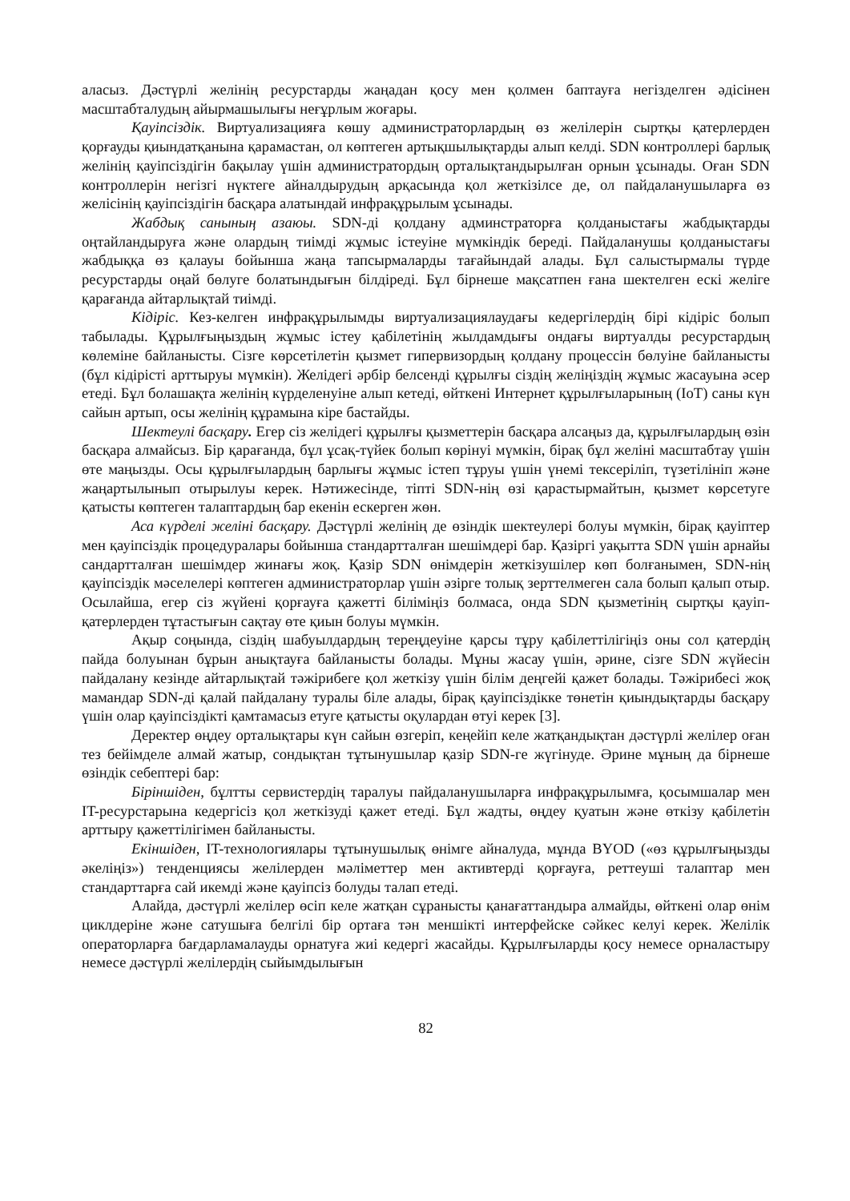аласыз. Дәстүрлі желінің ресурстарды жаңадан қосу мен қолмен баптауға негізделген әдісінен масштабталудың айырмашылығы неғұрлым жоғары.
Қауіпсіздік. Виртуализацияға көшу администраторлардың өз желілерін сыртқы қатерлерден қорғауды қиындатқанына қарамастан, ол көптеген артықшылықтарды алып келді. SDN контроллері барлық желінің қауіпсіздігін бақылау үшін администратордың орталықтандырылған орнын ұсынады. Оған SDN контроллерін негізгі нүктеге айналдырудың арқасында қол жеткізілсе де, ол пайдаланушыларға өз желісінің қауіпсіздігін басқара алатындай инфрақұрылым ұсынады.
Жабдық санының азаюы. SDN-ді қолдану админстраторға қолданыстағы жабдықтарды оңтайландыруға және олардың тиімді жұмыс істеуіне мүмкіндік береді. Пайдаланушы қолданыстағы жабдыққа өз қалауы бойынша жаңа тапсырмаларды тағайындай алады. Бұл салыстырмалы түрде ресурстарды оңай бөлуге болатындығын білдіреді. Бұл бірнеше мақсатпен ғана шектелген ескі желіге қарағанда айтарлықтай тиімді.
Кідіріс. Кез-келген инфрақұрылымды виртуализациялаудағы кедергілердің бірі кідіріс болып табылады. Құрылғыңыздың жұмыс істеу қабілетінің жылдамдығы ондағы виртуалды ресурстардың көлеміне байланысты. Сізге көрсетілетін қызмет гипервизордың қолдану процессін бөлуіне байланысты (бұл кідірісті арттыруы мүмкін). Желідегі әрбір белсенді құрылғы сіздің желіңіздің жұмыс жасауына әсер етеді. Бұл болашақта желінің күрделенуіне алып кетеді, өйткені Интернет құрылғыларының (IoT) саны күн сайын артып, осы желінің құрамына кіре бастайды.
Шектеулі басқару. Егер сіз желідегі құрылғы қызметтерін басқара алсаңыз да, құрылғылардың өзін басқара алмайсыз. Бір қарағанда, бұл ұсақ-түйек болып көрінуі мүмкін, бірақ бұл желіні масштабтау үшін өте маңызды. Осы құрылғылардың барлығы жұмыс істеп тұруы үшін үнемі тексеріліп, түзетілініп және жаңартылынып отырылуы керек. Нәтижесінде, тіпті SDN-нің өзі қарастырмайтын, қызмет көрсетуге қатысты көптеген талаптардың бар екенін ескерген жөн.
Аса күрделі желіні басқару. Дәстүрлі желінің де өзіндік шектеулері болуы мүмкін, бірақ қауіптер мен қауіпсіздік процедуралары бойынша стандартталған шешімдері бар. Қазіргі уақытта SDN үшін арнайы сандартталған шешімдер жинағы жоқ. Қазір SDN өнімдерін жеткізушілер көп болғанымен, SDN-нің қауіпсіздік мәселелері көптеген администраторлар үшін әзірге толық зерттелмеген сала болып қалып отыр. Осылайша, егер сіз жүйені қорғауға қажетті біліміңіз болмаса, онда SDN қызметінің сыртқы қауіп-қатерлерден тұтастығын сақтау өте қиын болуы мүмкін.
Ақыр соңында, сіздің шабуылдардың тереңдеуіне қарсы тұру қабілеттілігіңіз оны сол қатердің пайда болуынан бұрын анықтауға байланысты болады. Мұны жасау үшін, әрине, сізге SDN жүйесін пайдалану кезінде айтарлықтай тәжірибеге қол жеткізу үшін білім деңгейі қажет болады. Тәжірибесі жоқ мамандар SDN-ді қалай пайдалану туралы біле алады, бірақ қауіпсіздікке төнетін қиындықтарды басқару үшін олар қауіпсіздікті қамтамасыз етуге қатысты оқулардан өтуі керек [3].
Деректер өңдеу орталықтары күн сайын өзгеріп, кеңейіп келе жатқандықтан дәстүрлі желілер оған тез бейімделе алмай жатыр, сондықтан тұтынушылар қазір SDN-ге жүгінуде. Әрине мұның да бірнеше өзіндік себептері бар:
Біріншіден, бұлтты сервистердің таралуы пайдаланушыларға инфрақұрылымға, қосымшалар мен IT-ресурстарына кедергісіз қол жеткізуді қажет етеді. Бұл жадты, өңдеу қуатын және өткізу қабілетін арттыру қажеттілігімен байланысты.
Екіншіден, IT-технологиялары тұтынушылық өнімге айналуда, мұнда BYOD («өз құрылғыңызды әкеліңіз») тенденциясы желілерден мәліметтер мен активтерді қорғауға, реттеуші талаптар мен стандарттарға сай икемді және қауіпсіз болуды талап етеді.
Алайда, дәстүрлі желілер өсіп келе жатқан сұранысты қанағаттандыра алмайды, өйткені олар өнім циклдеріне және сатушыға белгілі бір ортаға тән меншікті интерфейске сәйкес келуі керек. Желілік операторларға бағдарламалауды орнатуға жиі кедергі жасайды. Құрылғыларды қосу немесе орналастыру немесе дәстүрлі желілердің сыйымдылығын
82